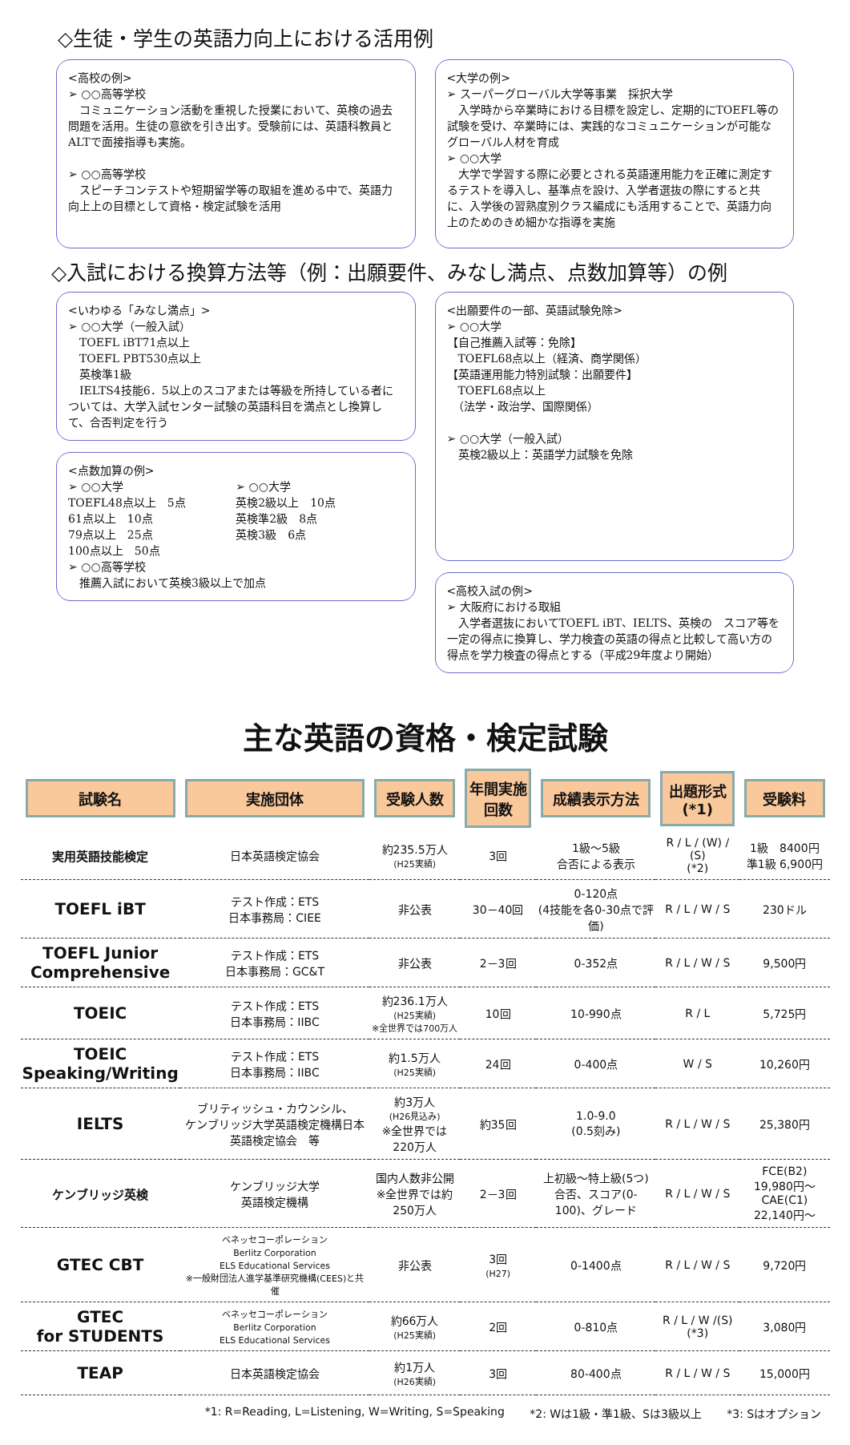◇生徒・学生の英語力向上における活用例
<高校の例>
➢ ○○高等学校
　コミュニケーション活動を重視した授業において、英検の過去問題を活用。生徒の意欲を引き出す。受験前には、英語科教員とALTで面接指導も実施。
➢ ○○高等学校
　スピーチコンテストや短期留学等の取組を進める中で、英語力向上上の目標として資格・検定試験を活用
<大学の例>
➢ スーパーグローバル大学等事業　採択大学
　入学時から卒業時における目標を設定し、定期的にTOEFL等の試験を受け、卒業時には、実践的なコミュニケーションが可能なグローバル人材を育成
➢ ○○大学
　大学で学習する際に必要とされる英語運用能力を正確に測定するテストを導入し、基準点を設け、入学者選抜の際にすると共に、入学後の習熟度別クラス編成にも活用することで、英語力向上のためのきめ細かな指導を実施
◇入試における換算方法等（例：出願要件、みなし満点、点数加算等）の例
<いわゆる「みなし満点」>
➢ ○○大学（一般入試）
　TOEFL iBT71点以上
　TOEFL PBT530点以上
　英検準1級
　IELTS4技能6．5以上のスコアまたは等級を所持している者については、大学入試センター試験の英語科目を満点とし換算して、合否判定を行う
<点数加算の例>
➢ ○○大学
TOEFL48点以上　5点
61点以上　10点
79点以上　25点
100点以上　50点
➢ ○○大学
英検2級以上　10点
英検準2級　8点
英検3級　6点
➢ ○○高等学校
　推薦入試において英検3級以上で加点
<出願要件の一部、英語試験免除>
➢ ○○大学
【自己推薦入試等：免除】
　TOEFL68点以上（経済、商学関係）
【英語運用能力特別試験：出願要件】
　TOEFL68点以上
　（法学・政治学、国際関係）
➢ ○○大学（一般入試）
　英検2級以上：英語学力試験を免除
<高校入試の例>
➢ 大阪府における取組
　入学者選抜においてTOEFL iBT、IELTS、英検の　スコア等を一定の得点に換算し、学力検査の英語の得点と比較して高い方の得点を学力検査の得点とする（平成29年度より開始）
主な英語の資格・検定試験
| 試験名 | 実施団体 | 受験人数 | 年間実施回数 | 成績表示方法 | 出題形式(*1) | 受験料 |
| --- | --- | --- | --- | --- | --- | --- |
| 実用英語技能検定 | 日本英語検定協会 | 約235.5万人 (H25実績) | 3回 | 1級～5級 合否による表示 | R / L / (W) / (S) (*2) | 1級 8400円 準1級 6,900円 |
| TOEFL iBT | テスト作成：ETS 日本事務局：CIEE | 非公表 | 30－40回 | 0-120点 (4技能を各0-30点で評価) | R / L / W / S | 230ドル |
| TOEFL Junior Comprehensive | テスト作成：ETS 日本事務局：GC&T | 非公表 | 2－3回 | 0-352点 | R / L / W / S | 9,500円 |
| TOEIC | テスト作成：ETS 日本事務局：IIBC | 約236.1万人 (H25実績) ※全世界では700万人 | 10回 | 10-990点 | R / L | 5,725円 |
| TOEIC Speaking/Writing | テスト作成：ETS 日本事務局：IIBC | 約1.5万人 (H25実績) | 24回 | 0-400点 | W / S | 10,260円 |
| IELTS | ブリティッシュ・カウンシル、 ケンブリッジ大学英語検定機構日本英語検定協会 等 | 約3万人 (H26見込み) ※全世界では220万人 | 約35回 | 1.0-9.0 (0.5刻み) | R / L / W / S | 25,380円 |
| ケンブリッジ英検 | ケンブリッジ大学 英語検定機構 | 国内人数非公開 ※全世界では約250万人 | 2－3回 | 上初級～特上級(5つ) 合否、スコア(0-100)、グレード | R / L / W / S | FCE(B2) 19,980円～ CAE(C1) 22,140円～ |
| GTEC CBT | ベネッセコーポレーション Berlitz Corporation ELS Educational Services ※一般財団法人進学基準研究機構(CEES)と共催 | 非公表 | 3回 (H27) | 0-1400点 | R / L / W / S | 9,720円 |
| GTEC for STUDENTS | ベネッセコーポレーション Berlitz Corporation ELS Educational Services | 約66万人 (H25実績) | 2回 | 0-810点 | R / L / W /(S) (*3) | 3,080円 |
| TEAP | 日本英語検定協会 | 約1万人 (H26実績) | 3回 | 80-400点 | R / L / W / S | 15,000円 |
*1: R=Reading, L=Listening, W=Writing, S=Speaking *2: Wは1級・準1級、Sは3級以上 *3: Sはオプション